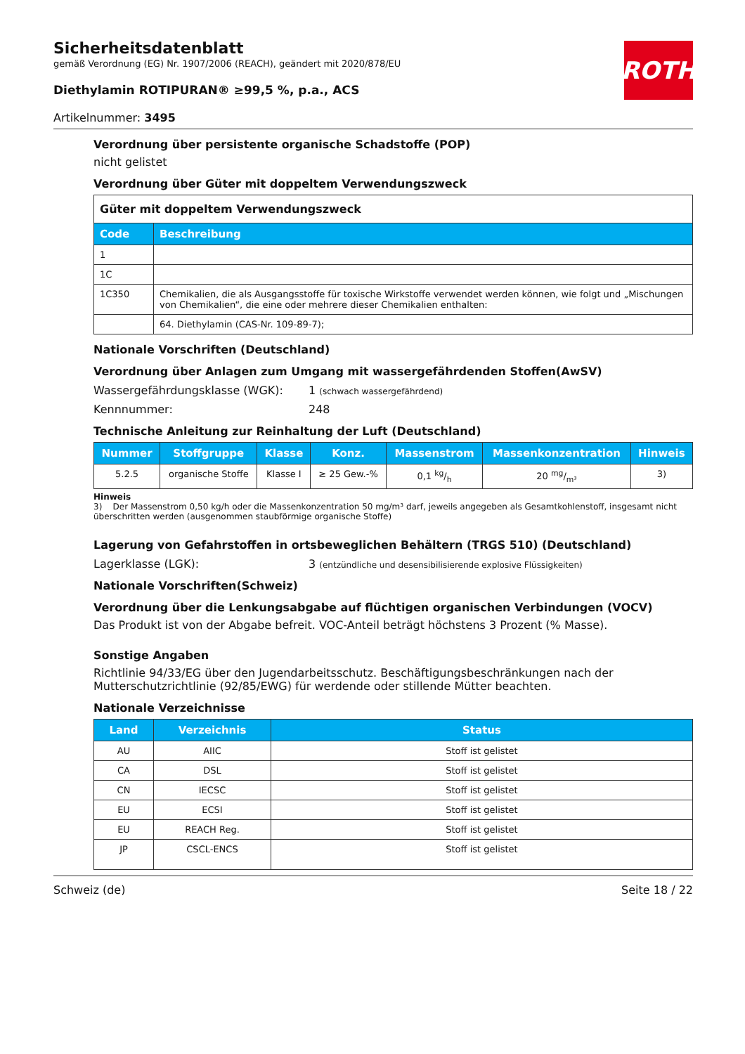Sicherheitsdatenblatt
gemäß Verordnung (EG) Nr. 1907/2006 (REACH), geändert mit 2020/878/EU
Diethylamin ROTIPURAN® ≥99,5 %, p.a., ACS
Artikelnummer: 3495
ROTH
Verordnung über persistente organische Schadstoffe (POP)
nicht gelistet
Verordnung über Güter mit doppeltem Verwendungszweck
| Güter mit doppeltem Verwendungszweck | |
| Code | Beschreibung |
| 1 | |
| 1C | |
| 1C350 | Chemikalien, die als Ausgangsstoffe für toxische Wirkstoffe verwendet werden können, wie folgt und „Mischungen von Chemikalien“, die eine oder mehrere dieser Chemikalien enthalten: |
| | 64. Diethylamin (CAS-Nr. 109-89-7); |
Nationale Vorschriften (Deutschland)
Verordnung über Anlagen zum Umgang mit wassergefährdenden Stoffen(AwSV)
Wassergefährdungsklasse (WGK): 1 (schwach wassergefährdend)
Kennnummer: 248
Technische Anleitung zur Reinhaltung der Luft (Deutschland)
| Num­mer | Stoffgruppe | Klasse | Konz. | Massen­strom | Massenkon­zentration | Hinweis |
| --- | --- | --- | --- | --- | --- | --- |
| 5.2.5 | organische Stoffe | Klasse I | ≥ 25 Gew.-% | 0,1 kg/h | 20 mg/m³ | 3) |
Hinweis
3) Der Massenstrom 0,50 kg/h oder die Massenkonzentration 50 mg/m³ darf, jeweils angegeben als Gesamtkohlenstoff, insgesamt nicht überschritten werden (ausgenommen staubförmige organische Stoffe)
Lagerung von Gefahrstoffen in ortsbeweglichen Behältern (TRGS 510) (Deutschland)
Lagerklasse (LGK): 3 (entzündliche und desensibilisierende explosive Flüssigkeiten)
Nationale Vorschriften(Schweiz)
Verordnung über die Lenkungsabgabe auf flüchtigen organischen Verbindungen (VOCV)
Das Produkt ist von der Abgabe befreit. VOC-Anteil beträgt höchstens 3 Prozent (% Masse).
Sonstige Angaben
Richtlinie 94/33/EG über den Jugendarbeitsschutz. Beschäftigungsbeschränkungen nach der Mutterschutzrichtlinie (92/85/EWG) für werdende oder stillende Mütter beachten.
Nationale Verzeichnisse
| Land | Verzeichnis | Status |
| --- | --- | --- |
| AU | AIIC | Stoff ist gelistet |
| CA | DSL | Stoff ist gelistet |
| CN | IECSC | Stoff ist gelistet |
| EU | ECSI | Stoff ist gelistet |
| EU | REACH Reg. | Stoff ist gelistet |
| JP | CSCL-ENCS | Stoff ist gelistet |
Schweiz (de) Seite 18 / 22